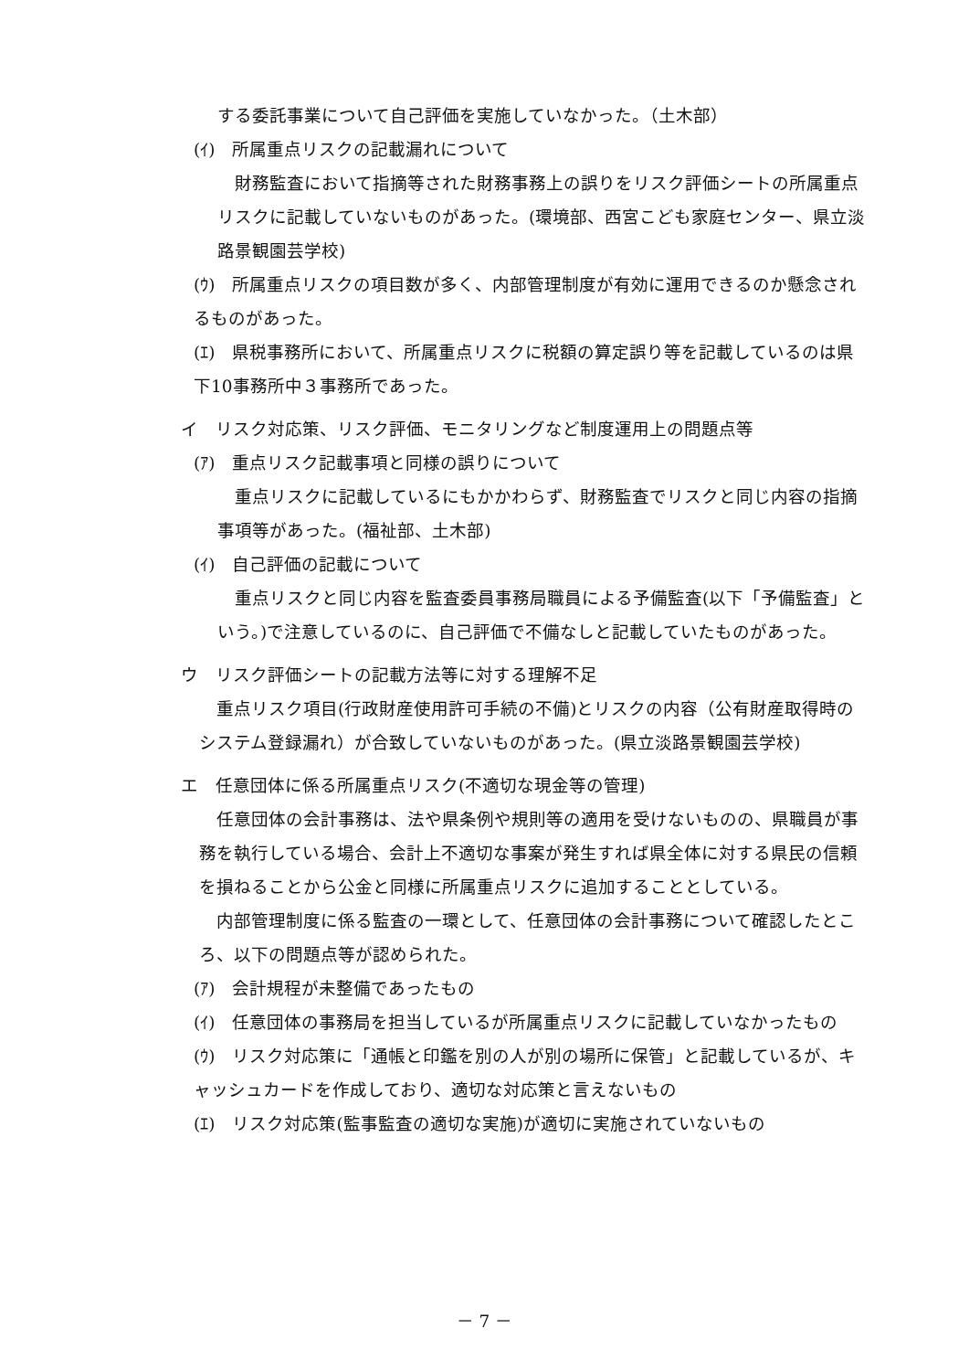する委託事業について自己評価を実施していなかった。（土木部）
(ｲ)　所属重点リスクの記載漏れについて
　財務監査において指摘等された財務事務上の誤りをリスク評価シートの所属重点リスクに記載していないものがあった。(環境部、西宮こども家庭センター、県立淡路景観園芸学校)
(ｳ)　所属重点リスクの項目数が多く、内部管理制度が有効に運用できるのか懸念されるものがあった。
(ｴ)　県税事務所において、所属重点リスクに税額の算定誤り等を記載しているのは県下10事務所中３事務所であった。
イ　リスク対応策、リスク評価、モニタリングなど制度運用上の問題点等
(ｱ)　重点リスク記載事項と同様の誤りについて
　重点リスクに記載しているにもかかわらず、財務監査でリスクと同じ内容の指摘事項等があった。(福祉部、土木部)
(ｲ)　自己評価の記載について
　重点リスクと同じ内容を監査委員事務局職員による予備監査(以下「予備監査」という。)で注意しているのに、自己評価で不備なしと記載していたものがあった。
ウ　リスク評価シートの記載方法等に対する理解不足
　重点リスク項目(行政財産使用許可手続の不備)とリスクの内容（公有財産取得時のシステム登録漏れ）が合致していないものがあった。(県立淡路景観園芸学校)
エ　任意団体に係る所属重点リスク(不適切な現金等の管理)
　任意団体の会計事務は、法や県条例や規則等の適用を受けないものの、県職員が事務を執行している場合、会計上不適切な事案が発生すれば県全体に対する県民の信頼を損ねることから公金と同様に所属重点リスクに追加することとしている。
　内部管理制度に係る監査の一環として、任意団体の会計事務について確認したところ、以下の問題点等が認められた。
(ｱ)　会計規程が未整備であったもの
(ｲ)　任意団体の事務局を担当しているが所属重点リスクに記載していなかったもの
(ｳ)　リスク対応策に「通帳と印鑑を別の人が別の場所に保管」と記載しているが、キャッシュカードを作成しており、適切な対応策と言えないもの
(ｴ)　リスク対応策(監事監査の適切な実施)が適切に実施されていないもの
－ 7 －